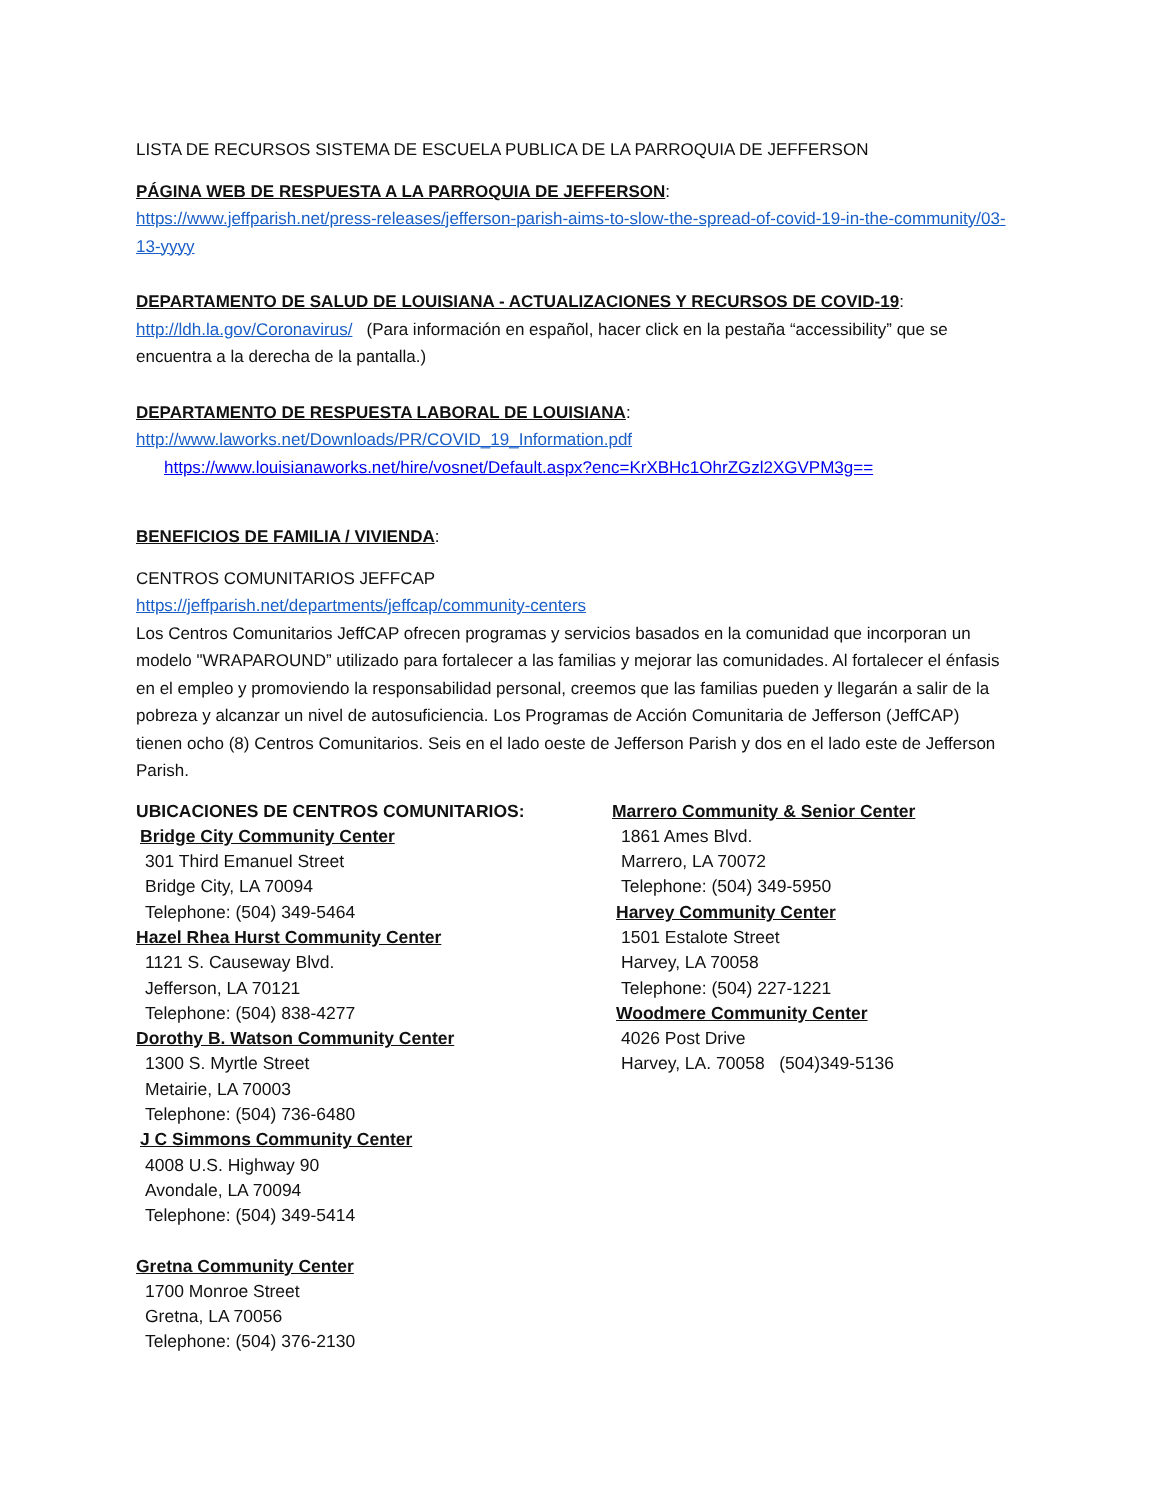LISTA DE RECURSOS SISTEMA DE ESCUELA PUBLICA DE LA PARROQUIA DE JEFFERSON
PÁGINA WEB DE RESPUESTA A LA PARROQUIA DE JEFFERSON:
https://www.jeffparish.net/press-releases/jefferson-parish-aims-to-slow-the-spread-of-covid-19-in-the-community/03-13-yyyy
DEPARTAMENTO DE SALUD DE LOUISIANA - ACTUALIZACIONES Y RECURSOS DE COVID-19:
http://ldh.la.gov/Coronavirus/ (Para información en español, hacer click en la pestaña “accessibility” que se encuentra a la derecha de la pantalla.)
DEPARTAMENTO DE RESPUESTA LABORAL DE LOUISIANA:
http://www.laworks.net/Downloads/PR/COVID_19_Information.pdf
https://www.louisianaworks.net/hire/vosnet/Default.aspx?enc=KrXBHc1OhrZGzl2XGVPM3g==
BENEFICIOS DE FAMILIA / VIVIENDA:
CENTROS COMUNITARIOS JEFFCAP
https://jeffparish.net/departments/jeffcap/community-centers
Los Centros Comunitarios JeffCAP ofrecen programas y servicios basados en la comunidad que incorporan un modelo "WRAPAROUND” utilizado para fortalecer a las familias y mejorar las comunidades. Al fortalecer el énfasis en el empleo y promoviendo la responsabilidad personal, creemos que las familias pueden y llegarán a salir de la pobreza y alcanzar un nivel de autosuficiencia. Los Programas de Acción Comunitaria de Jefferson (JeffCAP) tienen ocho (8) Centros Comunitarios. Seis en el lado oeste de Jefferson Parish y dos en el lado este de Jefferson Parish.
UBICACIONES DE CENTROS COMUNITARIOS:
Bridge City Community Center
301 Third Emanuel Street
Bridge City, LA 70094
Telephone: (504) 349-5464
Hazel Rhea Hurst Community Center
1121 S. Causeway Blvd.
Jefferson, LA 70121
Telephone: (504) 838-4277
Dorothy B. Watson Community Center
1300 S. Myrtle Street
Metairie, LA 70003
Telephone: (504) 736-6480
J C Simmons Community Center
4008 U.S. Highway 90
Avondale, LA 70094
Telephone: (504) 349-5414
Gretna Community Center
1700 Monroe Street
Gretna, LA 70056
Telephone: (504) 376-2130
Marrero Community & Senior Center
1861 Ames Blvd.
Marrero, LA 70072
Telephone: (504) 349-5950
Harvey Community Center
1501 Estalote Street
Harvey, LA 70058
Telephone: (504) 227-1221
Woodmere Community Center
4026 Post Drive
Harvey, LA. 70058 (504)349-5136